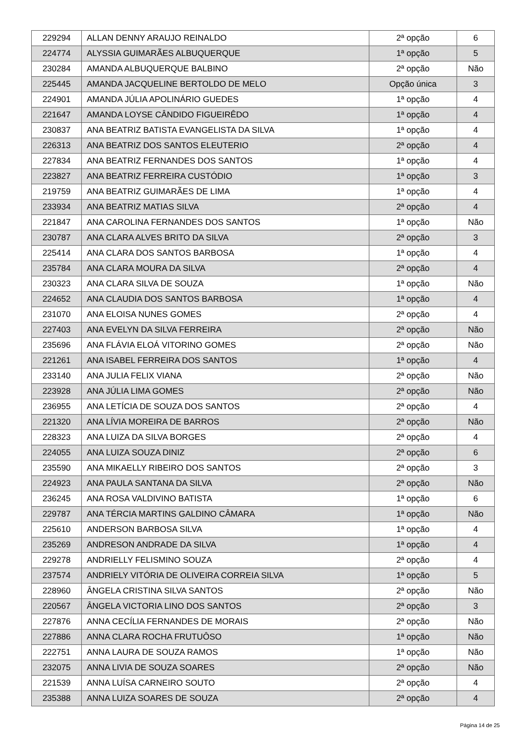| 229294 | ALLAN DENNY ARAUJO REINALDO | 2ª opção | 6 |
| 224774 | ALYSSIA GUIMARÃES ALBUQUERQUE | 1ª opção | 5 |
| 230284 | AMANDA ALBUQUERQUE BALBINO | 2ª opção | Não |
| 225445 | AMANDA JACQUELINE BERTOLDO DE MELO | Opção única | 3 |
| 224901 | AMANDA JÚLIA APOLINÁRIO GUEDES | 1ª opção | 4 |
| 221647 | AMANDA LOYSE CÂNDIDO FIGUEIRÊDO | 1ª opção | 4 |
| 230837 | ANA BEATRIZ BATISTA EVANGELISTA DA SILVA | 1ª opção | 4 |
| 226313 | ANA BEATRIZ DOS SANTOS ELEUTERIO | 2ª opção | 4 |
| 227834 | ANA BEATRIZ FERNANDES DOS SANTOS | 1ª opção | 4 |
| 223827 | ANA BEATRIZ FERREIRA CUSTÓDIO | 1ª opção | 3 |
| 219759 | ANA BEATRIZ GUIMARÃES DE LIMA | 1ª opção | 4 |
| 233934 | ANA BEATRIZ MATIAS SILVA | 2ª opção | 4 |
| 221847 | ANA CAROLINA FERNANDES DOS SANTOS | 1ª opção | Não |
| 230787 | ANA CLARA ALVES BRITO DA SILVA | 2ª opção | 3 |
| 225414 | ANA CLARA DOS SANTOS BARBOSA | 1ª opção | 4 |
| 235784 | ANA CLARA MOURA DA SILVA | 2ª opção | 4 |
| 230323 | ANA CLARA SILVA DE SOUZA | 1ª opção | Não |
| 224652 | ANA CLAUDIA DOS SANTOS BARBOSA | 1ª opção | 4 |
| 231070 | ANA ELOISA NUNES GOMES | 2ª opção | 4 |
| 227403 | ANA EVELYN DA SILVA FERREIRA | 2ª opção | Não |
| 235696 | ANA FLÁVIA ELOÁ VITORINO GOMES | 2ª opção | Não |
| 221261 | ANA ISABEL FERREIRA DOS SANTOS | 1ª opção | 4 |
| 233140 | ANA JULIA FELIX VIANA | 2ª opção | Não |
| 223928 | ANA JÚLIA LIMA GOMES | 2ª opção | Não |
| 236955 | ANA LETÍCIA DE SOUZA DOS SANTOS | 2ª opção | 4 |
| 221320 | ANA LÍVIA MOREIRA DE BARROS | 2ª opção | Não |
| 228323 | ANA LUIZA DA SILVA BORGES | 2ª opção | 4 |
| 224055 | ANA LUIZA SOUZA DINIZ | 2ª opção | 6 |
| 235590 | ANA MIKAELLY RIBEIRO DOS SANTOS | 2ª opção | 3 |
| 224923 | ANA PAULA SANTANA DA SILVA | 2ª opção | Não |
| 236245 | ANA ROSA VALDIVINO BATISTA | 1ª opção | 6 |
| 229787 | ANA TÉRCIA MARTINS GALDINO CÂMARA | 1ª opção | Não |
| 225610 | ANDERSON BARBOSA SILVA | 1ª opção | 4 |
| 235269 | ANDRESON ANDRADE DA SILVA | 1ª opção | 4 |
| 229278 | ANDRIELLY FELISMINO SOUZA | 2ª opção | 4 |
| 237574 | ANDRIELY VITÓRIA DE OLIVEIRA CORREIA SILVA | 1ª opção | 5 |
| 228960 | ÂNGELA CRISTINA SILVA SANTOS | 2ª opção | Não |
| 220567 | ÂNGELA VICTORIA LINO DOS SANTOS | 2ª opção | 3 |
| 227876 | ANNA CECÍLIA FERNANDES DE MORAIS | 2ª opção | Não |
| 227886 | ANNA CLARA ROCHA FRUTUÔSO | 1ª opção | Não |
| 222751 | ANNA LAURA DE SOUZA RAMOS | 1ª opção | Não |
| 232075 | ANNA LIVIA DE SOUZA SOARES | 2ª opção | Não |
| 221539 | ANNA LUÍSA CARNEIRO SOUTO | 2ª opção | 4 |
| 235388 | ANNA LUIZA SOARES DE SOUZA | 2ª opção | 4 |
Página 14 de 25